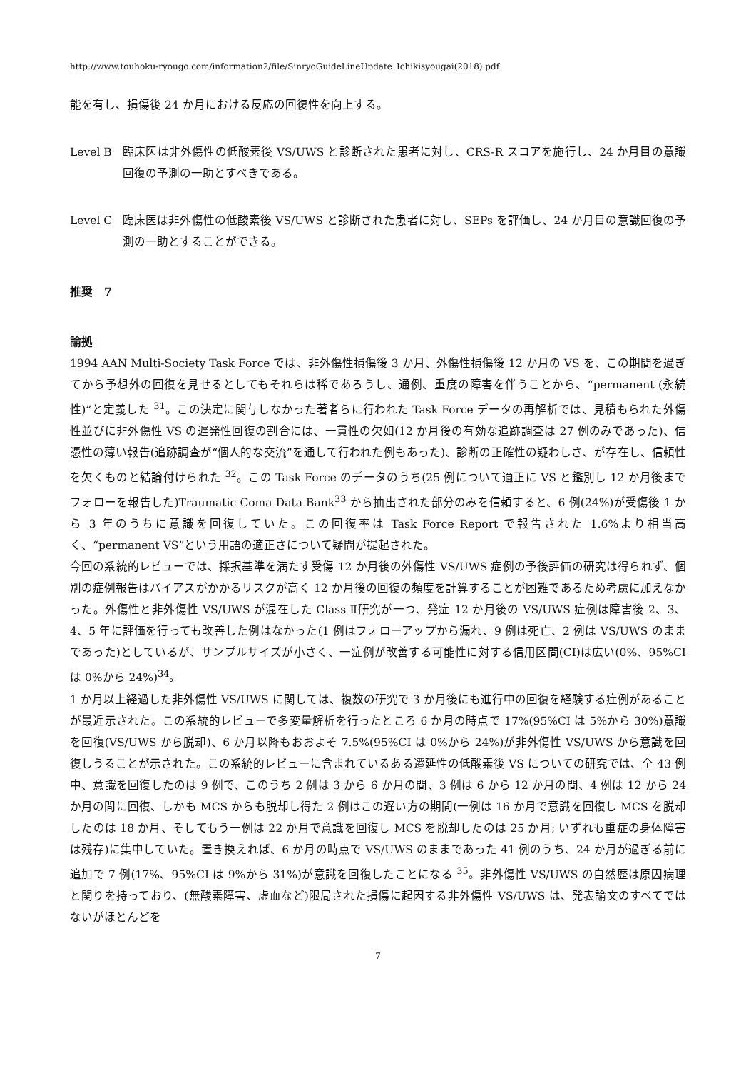http://www.touhoku-ryougo.com/information2/file/SinryoGuideLineUpdate_Ichikisyougai(2018).pdf
能を有し、損傷後 24 か月における反応の回復性を向上する。
Level B 臨床医は非外傷性の低酸素後 VS/UWS と診断された患者に対し、CRS-R スコアを施行し、24 か月目の意識回復の予測の一助とすべきである。
Level C 臨床医は非外傷性の低酸素後 VS/UWS と診断された患者に対し、SEPs を評価し、24 か月目の意識回復の予測の一助とすることができる。
推奨　7
論拠
1994 AAN Multi-Society Task Force では、非外傷性損傷後 3 か月、外傷性損傷後 12 か月の VS を、この期間を過ぎてから予想外の回復を見せるとしてもそれらは稀であろうし、通例、重度の障害を伴うことから、“permanent (永続性)”と定義した <sup>31</sup>。この決定に関与しなかった著者らに行われた Task Force データの再解析では、見積もられた外傷性並びに非外傷性 VS の遅発性回復の割合には、一貫性の欠如(12 か月後の有効な追跡調査は 27 例のみであった)、信憑性の薄い報告(追跡調査が“個人的な交流”を通して行われた例もあった)、診断の正確性の疑わしさ、が存在し、信頼性を欠くものと結論付けられた <sup>32</sup>。この Task Force のデータのうち(25 例について適正に VS と鑑別し 12 か月後までフォローを報告した)Traumatic Coma Data Bank<sup>33</sup> から抽出された部分のみを信頼すると、6 例(24%)が受傷後 1 から 3 年のうちに意識を回復していた。この回復率は Task Force Report で報告された 1.6%より相当高く、“permanent VS”という用語の適正さについて疑問が提起された。
今回の系統的レビューでは、採択基準を満たす受傷 12 か月後の外傷性 VS/UWS 症例の予後評価の研究は得られず、個別の症例報告はバイアスがかかるリスクが高く 12 か月後の回復の頻度を計算することが困難であるため考慮に加えなかった。外傷性と非外傷性 VS/UWS が混在した Class Ⅱ研究が一つ、発症 12 か月後の VS/UWS 症例は障害後 2、3、4、5 年に評価を行っても改善した例はなかった(1 例はフォローアップから漏れ、9 例は死亡、2 例は VS/UWS のままであった)としているが、サンプルサイズが小さく、一症例が改善する可能性に対する信用区間(CI)は広い(0%、95%CI は 0%から 24%)<sup>34</sup>。
1 か月以上経過した非外傷性 VS/UWS に関しては、複数の研究で 3 か月後にも進行中の回復を経験する症例があることが最近示された。この系統的レビューで多変量解析を行ったところ 6 か月の時点で 17%(95%CI は 5%から 30%)意識を回復(VS/UWS から脱却)、6 か月以降もおおよそ 7.5%(95%CI は 0%から 24%)が非外傷性 VS/UWS から意識を回復しうることが示された。この系統的レビューに含まれているある遷延性の低酸素後 VS についての研究では、全 43 例中、意識を回復したのは 9 例で、このうち 2 例は 3 から 6 か月の間、3 例は 6 から 12 か月の間、4 例は 12 から 24 か月の間に回復、しかも MCS からも脱却し得た 2 例はこの遅い方の期間(一例は 16 か月で意識を回復し MCS を脱却したのは 18 か月、そしてもう一例は 22 か月で意識を回復し MCS を脱却したのは 25 か月; いずれも重症の身体障害は残存)に集中していた。置き換えれば、6 か月の時点で VS/UWS のままであった 41 例のうち、24 か月が過ぎる前に追加で 7 例(17%、95%CI は 9%から 31%)が意識を回復したことになる <sup>35</sup>。非外傷性 VS/UWS の自然歴は原因病理と関りを持っており、(無酸素障害、虚血など)限局された損傷に起因する非外傷性 VS/UWS は、発表論文のすべてではないがほとんどを
7